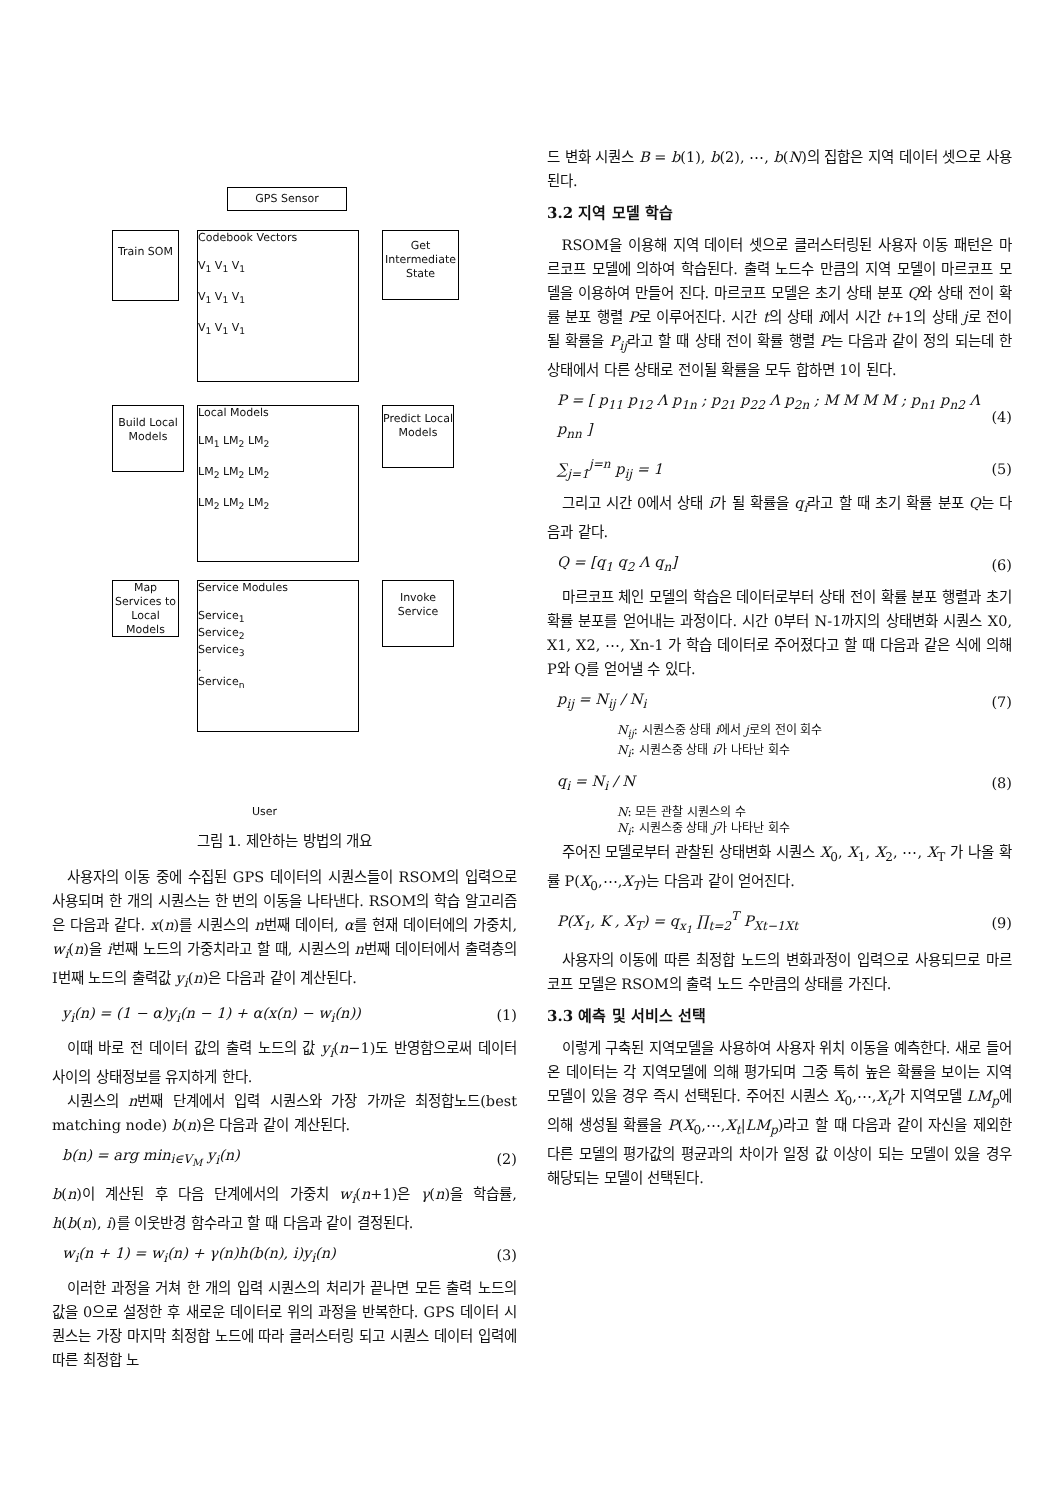GPS Sensor
Train SOM
Codebook Vectors
V<sub>1</sub> V<sub>1</sub> V<sub>1</sub>
V<sub>1</sub> V<sub>1</sub> V<sub>1</sub>
V<sub>1</sub> V<sub>1</sub> V<sub>1</sub>
Get Intermediate State
Build Local Models
Local Models
LM<sub>1</sub> LM<sub>2</sub> LM<sub>2</sub>
LM<sub>2</sub> LM<sub>2</sub> LM<sub>2</sub>
LM<sub>2</sub> LM<sub>2</sub> LM<sub>2</sub>
Predict Local Models
Map Services to Local Models
Service Modules
Service<sub>1</sub>
Service<sub>2</sub>
Service<sub>3</sub>
.
Service<sub>n</sub>
Invoke Service
User
그림 1. 제안하는 방법의 개요
사용자의 이동 중에 수집된 GPS 데이터의 시퀀스들이 RSOM의 입력으로 사용되며 한 개의 시퀀스는 한 번의 이동을 나타낸다. RSOM의 학습 알고리즘은 다음과 같다. x(n)를 시퀀스의 n번째 데이터, α를 현재 데이터에의 가중치, w<sub>i</sub>(n)을 i번째 노드의 가중치라고 할 때, 시퀀스의 n번째 데이터에서 출력층의 I번째 노드의 출력값 y<sub>i</sub>(n)은 다음과 같이 계산된다.
y<sub>i</sub>(n) = (1 − α)y<sub>i</sub>(n − 1) + α(x(n) − w<sub>i</sub>(n)) (1)
이때 바로 전 데이터 값의 출력 노드의 값 y<sub>i</sub>(n−1)도 반영함으로써 데이터사이의 상태정보를 유지하게 한다.
시퀀스의 n번째 단계에서 입력 시퀀스와 가장 가까운 최정합노드(best matching node) b(n)은 다음과 같이 계산된다.
b(n) = arg min<sub>i∈V<sub>M</sub></sub> y<sub>i</sub>(n) (2)
b(n)이 계산된 후 다음 단계에서의 가중치 w<sub>i</sub>(n+1)은 γ(n)을 학습률, h(b(n), i)를 이웃반경 함수라고 할 때 다음과 같이 결정된다.
w<sub>i</sub>(n + 1) = w<sub>i</sub>(n) + γ(n)h(b(n), i)y<sub>i</sub>(n) (3)
이러한 과정을 거쳐 한 개의 입력 시퀀스의 처리가 끝나면 모든 출력 노드의 값을 0으로 설정한 후 새로운 데이터로 위의 과정을 반복한다. GPS 데이터 시퀀스는 가장 마지막 최정합 노드에 따라 클러스터링 되고 시퀀스 데이터 입력에 따른 최정합 노
드 변화 시퀀스 B = b(1), b(2), ⋯, b(N)의 집합은 지역 데이터 셋으로 사용된다.
3.2 지역 모델 학습
RSOM을 이용해 지역 데이터 셋으로 클러스터링된 사용자 이동 패턴은 마르코프 모델에 의하여 학습된다. 출력 노드수 만큼의 지역 모델이 마르코프 모델을 이용하여 만들어 진다. 마르코프 모델은 초기 상태 분포 Q와 상태 전이 확률 분포 행렬 P로 이루어진다. 시간 t의 상태 i에서 시간 t+1의 상태 j로 전이될 확률을 P<sub>ij</sub>라고 할 때 상태 전이 확률 행렬 P는 다음과 같이 정의 되는데 한 상태에서 다른 상태로 전이될 확률을 모두 합하면 1이 된다.
P = [ p<sub>11</sub> p<sub>12</sub> Λ p<sub>1n</sub> ; p<sub>21</sub> p<sub>22</sub> Λ p<sub>2n</sub> ; M M M M ; p<sub>n1</sub> p<sub>n2</sub> Λ p<sub>nn</sub> ] (4)
∑<sub>j=1</sub><sup>j=n</sup> p<sub>ij</sub> = 1 (5)
그리고 시간 0에서 상태 i가 될 확률을 q<sub>i</sub>라고 할 때 초기 확률 분포 Q는 다음과 같다.
Q = [q<sub>1</sub> q<sub>2</sub> Λ q<sub>n</sub>] (6)
마르코프 체인 모델의 학습은 데이터로부터 상태 전이 확률 분포 행렬과 초기 확률 분포를 얻어내는 과정이다. 시간 0부터 N-1까지의 상태변화 시퀀스 X0, X1, X2, ⋯, Xn-1 가 학습 데이터로 주어졌다고 할 때 다음과 같은 식에 의해 P와 Q를 얻어낼 수 있다.
p<sub>ij</sub> = N<sub>ij</sub> / N<sub>i</sub> (7)
N<sub>ij</sub>: 시퀀스중 상태 i에서 j로의 전이 회수
N<sub>i</sub>: 시퀀스중 상태 i가 나타난 회수
q<sub>i</sub> = N<sub>i</sub> / N (8)
N: 모든 관찰 시퀀스의 수
N<sub>i</sub>: 시퀀스중 상태 j가 나타난 회수
주어진 모델로부터 관찰된 상태변화 시퀀스 X<sub>0</sub>, X<sub>1</sub>, X<sub>2</sub>, ⋯, X<sub>T</sub> 가 나올 확률 P(X<sub>0</sub>,⋯,X<sub>T</sub>)는 다음과 같이 얻어진다.
P(X<sub>1</sub>, K , X<sub>T</sub>) = q<sub>x<sub>1</sub></sub> ∏<sub>t=2</sub><sup>T</sup> P<sub>Xt−1Xt</sub> (9)
사용자의 이동에 따른 최정합 노드의 변화과정이 입력으로 사용되므로 마르코프 모델은 RSOM의 출력 노드 수만큼의 상태를 가진다.
3.3 예측 및 서비스 선택
이렇게 구축된 지역모델을 사용하여 사용자 위치 이동을 예측한다. 새로 들어온 데이터는 각 지역모델에 의해 평가되며 그중 특히 높은 확률을 보이는 지역모델이 있을 경우 즉시 선택된다. 주어진 시퀀스 X<sub>0</sub>,⋯,X<sub>t</sub>가 지역모델 LM<sub>p</sub>에 의해 생성될 확률을 P(X<sub>0</sub>,⋯,X<sub>t</sub>|LM<sub>p</sub>)라고 할 때 다음과 같이 자신을 제외한 다른 모델의 평가값의 평균과의 차이가 일정 값 이상이 되는 모델이 있을 경우 해당되는 모델이 선택된다.